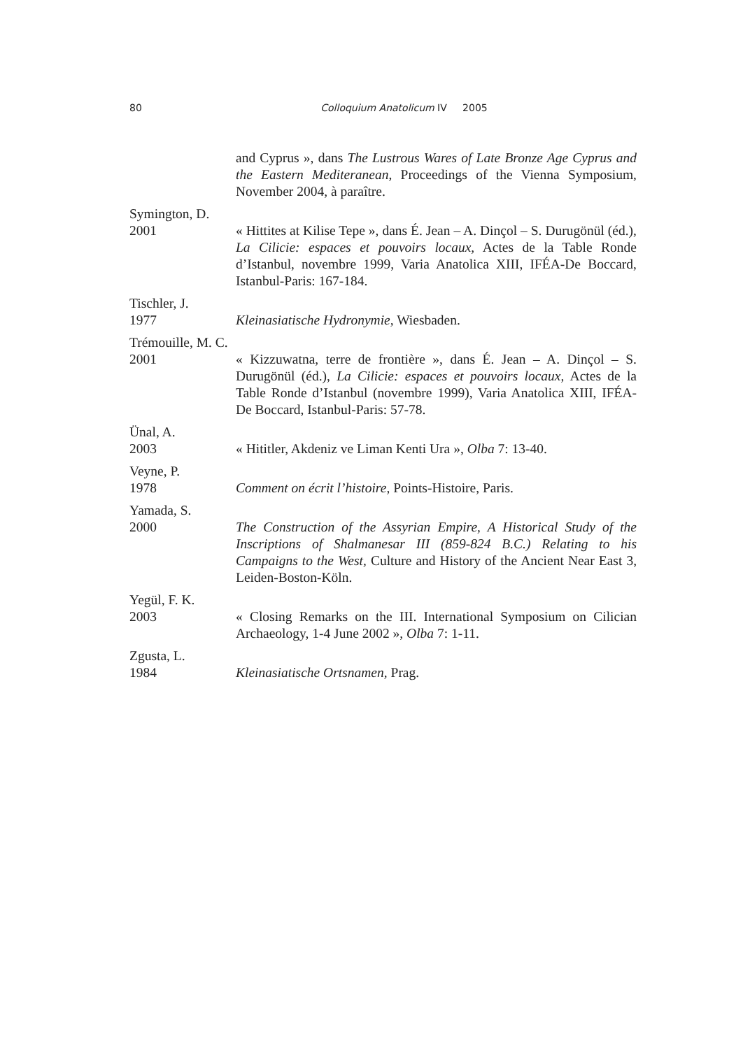80
Colloquium Anatolicum IV 2005
and Cyprus », dans The Lustrous Wares of Late Bronze Age Cyprus and the Eastern Mediteranean, Proceedings of the Vienna Symposium, November 2004, à paraître.
Symington, D.
2001 « Hittites at Kilise Tepe », dans É. Jean – A. Dinçol – S. Durugönül (éd.), La Cilicie: espaces et pouvoirs locaux, Actes de la Table Ronde d’Istanbul, novembre 1999, Varia Anatolica XIII, IFÉA-De Boccard, Istanbul-Paris: 167-184.
Tischler, J.
1977 Kleinasiatische Hydronymie, Wiesbaden.
Trémouille, M. C.
2001 « Kizzuwatna, terre de frontière », dans É. Jean – A. Dinçol – S. Durugönül (éd.), La Cilicie: espaces et pouvoirs locaux, Actes de la Table Ronde d’Istanbul (novembre 1999), Varia Anatolica XIII, IFÉA-De Boccard, Istanbul-Paris: 57-78.
Ünal, A.
2003 « Hititler, Akdeniz ve Liman Kenti Ura », Olba 7: 13-40.
Veyne, P.
1978 Comment on écrit l’histoire, Points-Histoire, Paris.
Yamada, S.
2000 The Construction of the Assyrian Empire, A Historical Study of the Inscriptions of Shalmanesar III (859-824 B.C.) Relating to his Campaigns to the West, Culture and History of the Ancient Near East 3, Leiden-Boston-Köln.
Yegül, F. K.
2003 « Closing Remarks on the III. International Symposium on Cilician Archaeology, 1-4 June 2002 », Olba 7: 1-11.
Zgusta, L.
1984 Kleinasiatische Ortsnamen, Prag.